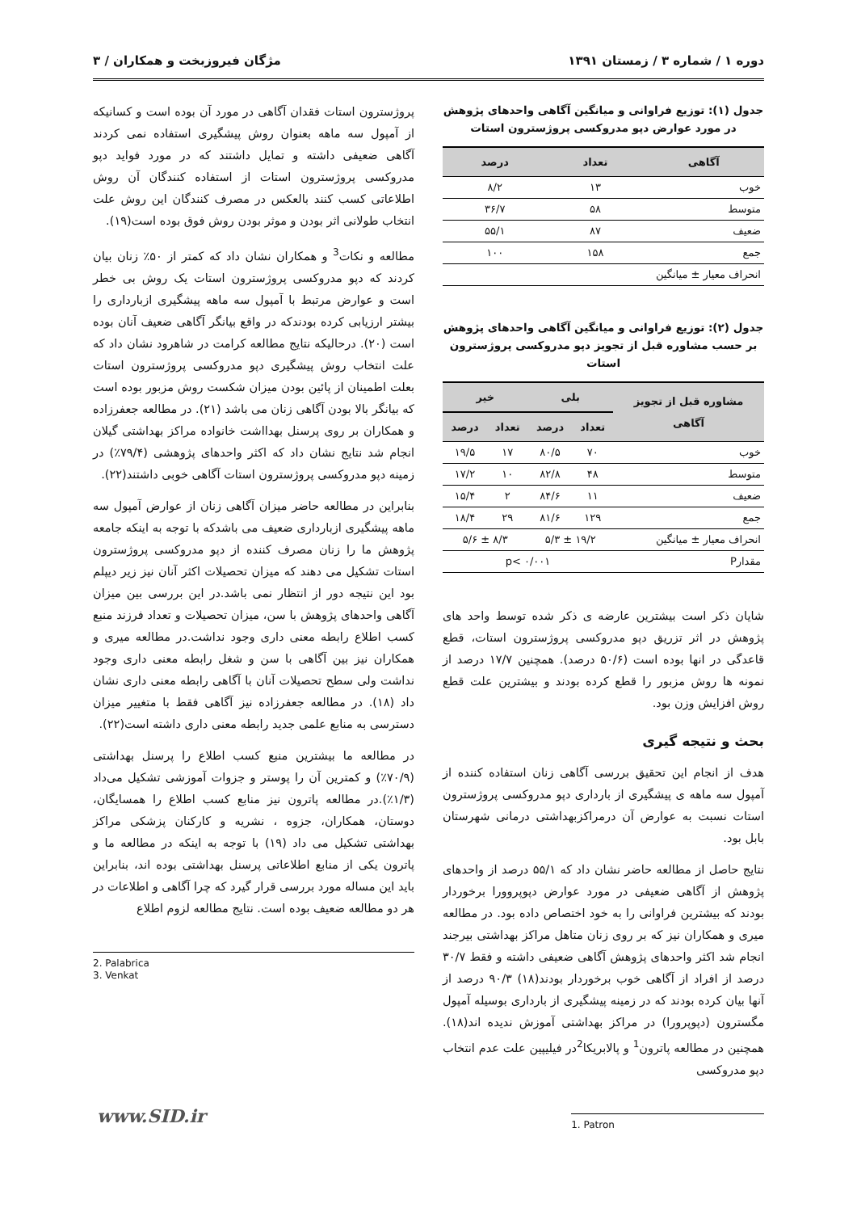دوره ۱ / شماره ۳ / زمستان ۱۳۹۱ مژگان فیروزبخت و همکاران / ۳
جدول (۱): توزیع فراوانی و میانگین آگاهی واحدهای پژوهش در مورد عوارض دپو مدروکسی پروژسترون استات
| آگاهی | تعداد | درصد |
| --- | --- | --- |
| خوب | ۱۳ | ۸/۲ |
| متوسط | ۵۸ | ۳۶/۷ |
| ضعیف | ۸۷ | ۵۵/۱ |
| جمع | ۱۵۸ | ۱۰۰ |
| انحراف معیار ± میانگین | | |
جدول (۲): توزیع فراوانی و میانگین آگاهی واحدهای پژوهش بر حسب مشاوره قبل از تجویز دپو مدروکسی پروژسترون استات
| مشاوره قبل از تجویز آگاهی | بلی | | خیر | |
| --- | --- | --- | --- | --- |
| | تعداد | درصد | تعداد | درصد |
| خوب | ۷۰ | ۸۰/۵ | ۱۷ | ۱۹/۵ |
| متوسط | ۴۸ | ۸۲/۸ | ۱۰ | ۱۷/۲ |
| ضعیف | ۱۱ | ۸۴/۶ | ۲ | ۱۵/۴ |
| جمع | ۱۲۹ | ۸۱/۶ | ۲۹ | ۱۸/۴ |
| انحراف معیار ± میانگین | ۱۹/۲ ± ۵/۳ | | ۸/۳ ± ۵/۶ | |
| مقدارP | p< ۰/۰۰۱ | | | |
شایان ذکر است بیشترین عارضه ی ذکر شده توسط واحد های پژوهش در اثر تزریق دپو مدروکسی پروژسترون استات، قطع قاعدگی در انها بوده است (۵۰/۶ درصد). همچنین ۱۷/۷ درصد از نمونه ها روش مزبور را قطع کرده بودند و بیشترین علت قطع روش افزایش وزن بود.
بحث و نتیجه گیری
هدف از انجام این تحقیق بررسی آگاهی زنان استفاده کننده از آمپول سه ماهه ی پیشگیری از بارداری دپو مدروکسی پروژسترون استات نسبت به عوارض آن درمراکزبهداشتی درمانی شهرستان بابل بود.
نتایج حاصل از مطالعه حاضر نشان داد که ۵۵/۱ درصد از واحدهای پژوهش از آگاهی ضعیفی در مورد عوارض دپوپروورا برخوردار بودند که بیشترین فراوانی را به خود اختصاص داده بود. در مطالعه میری و همکاران نیز که بر روی زنان متاهل مراکز بهداشتی بیرجند انجام شد اکثر واحدهای پژوهش آگاهی ضعیفی داشته و فقط ۳۰/۷ درصد از افراد از آگاهی خوب برخوردار بودند(۱۸) ۹۰/۳ درصد از آنها بیان کرده بودند که در زمینه پیشگیری از بارداری بوسیله آمپول مگسترون (دپوپرورا) در مراکز بهداشتی آموزش ندیده اند(۱۸). همچنین در مطالعه پاترون<sup>1</sup> و پالابریکا<sup>2</sup>در فیلیپین علت عدم انتخاب دپو مدروکسی
1. Patron
پروژسترون استات فقدان آگاهی در مورد آن بوده است و کسانیکه از آمپول سه ماهه بعنوان روش پیشگیری استفاده نمی کردند آگاهی ضعیفی داشته و تمایل داشتند که در مورد فواید دپو مدروکسی پروژسترون استات از استفاده کنندگان آن روش اطلاعاتی کسب کنند بالعکس در مصرف کنندگان این روش علت انتخاب طولانی اثر بودن و موثر بودن روش فوق بوده است(۱۹).
مطالعه و نکات<sup>3</sup> و همکاران نشان داد که کمتر از ۵۰٪ زنان بیان کردند که دپو مدروکسی پروژسترون استات یک روش بی خطر است و عوارض مرتبط با آمپول سه ماهه پیشگیری ازبارداری را بیشتر ارزیابی کرده بودندکه در واقع بیانگر آگاهی ضعیف آنان بوده است (۲۰). درحالیکه نتایج مطالعه کرامت در شاهرود نشان داد که علت انتخاب روش پیشگیری دپو مدروکسی پروژسترون استات بعلت اطمینان از پائین بودن میزان شکست روش مزبور بوده است که بیانگر بالا بودن آگاهی زنان می باشد (۲۱). در مطالعه جعفرزاده و همکاران بر روی پرسنل بهدااشت خانواده مراکز بهداشتی گیلان انجام شد نتایج نشان داد که اکثر واحدهای پژوهشی (۷۹/۴٪) در زمینه دپو مدروکسی پروژسترون استات آگاهی خوبی داشتند(۲۲).
بنابراین در مطالعه حاضر میزان آگاهی زنان از عوارض آمپول سه ماهه پیشگیری ازبارداری ضعیف می باشدکه با توجه به اینکه جامعه پژوهش ما را زنان مصرف کننده از دپو مدروکسی پروژسترون استات تشکیل می دهند که میزان تحصیلات اکثر آنان نیز زیر دیپلم بود این نتیجه دور از انتظار نمی باشد.در این بررسی بین میزان آگاهی واحدهای پژوهش با سن، میزان تحصیلات و تعداد فرزند منبع کسب اطلاع رابطه معنی داری وجود نداشت.در مطالعه میری و همکاران نیز بین آگاهی با سن و شغل رابطه معنی داری وجود نداشت ولی سطح تحصیلات آنان با آگاهی رابطه معنی داری نشان داد (۱۸). در مطالعه جعفرزاده نیز آگاهی فقط با متغییر میزان دسترسی به منابع علمی جدید رابطه معنی داری داشته است(۲۲).
در مطالعه ما بیشترین منبع کسب اطلاع را پرسنل بهداشتی (۷۰/۹٪) و کمترین آن را پوستر و جزوات آموزشی تشکیل می‌داد (۱/۳٪).در مطالعه پاترون نیز منابع کسب اطلاع را همسایگان، دوستان، همکاران، جزوه ، نشریه و کارکنان پزشکی مراکز بهداشتی تشکیل می داد (۱۹) با توجه به اینکه در مطالعه ما و پاترون یکی از منابع اطلاعاتی پرسنل بهداشتی بوده اند، بنابراین باید این مساله مورد بررسی قرار گیرد که چرا آگاهی و اطلاعات در هر دو مطالعه ضعیف بوده است. نتایج مطالعه لزوم اطلاع
2. Palabrica
3. Venkat
www.SID.ir